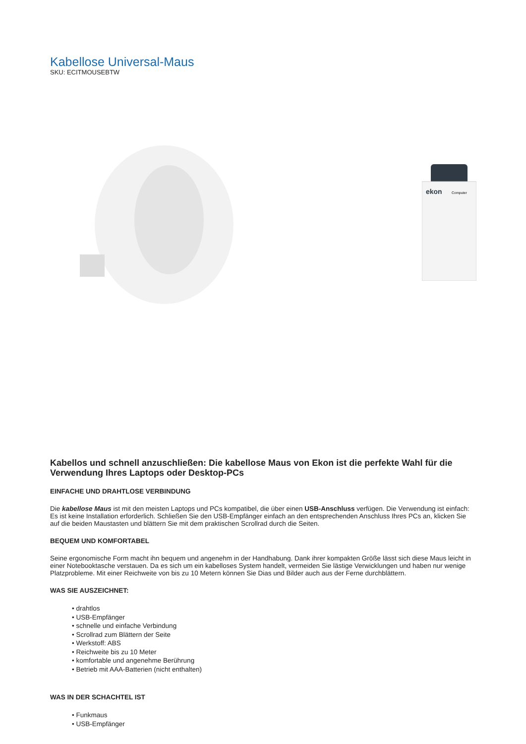Kabellose Universal-Maus
SKU: ECITMOUSEBTW
ekon
Computer
Kabellos und schnell anzuschließen: Die kabellose Maus von Ekon ist die perfekte Wahl für die Verwendung Ihres Laptops oder Desktop-PCs
EINFACHE UND DRAHTLOSE VERBINDUNG
Die kabellose Maus ist mit den meisten Laptops und PCs kompatibel, die über einen USB-Anschluss verfügen. Die Verwendung ist einfach: Es ist keine Installation erforderlich. Schließen Sie den USB-Empfänger einfach an den entsprechenden Anschluss Ihres PCs an, klicken Sie auf die beiden Maustasten und blättern Sie mit dem praktischen Scrollrad durch die Seiten.
BEQUEM UND KOMFORTABEL
Seine ergonomische Form macht ihn bequem und angenehm in der Handhabung. Dank ihrer kompakten Größe lässt sich diese Maus leicht in einer Notebooktasche verstauen. Da es sich um ein kabelloses System handelt, vermeiden Sie lästige Verwicklungen und haben nur wenige Platzprobleme. Mit einer Reichweite von bis zu 10 Metern können Sie Dias und Bilder auch aus der Ferne durchblättern.
WAS SIE AUSZEICHNET:
• drahtlos
• USB-Empfänger
• schnelle und einfache Verbindung
• Scrollrad zum Blättern der Seite
• Werkstoff: ABS
• Reichweite bis zu 10 Meter
• komfortable und angenehme Berührung
• Betrieb mit AAA-Batterien (nicht enthalten)
WAS IN DER SCHACHTEL IST
• Funkmaus
• USB-Empfänger